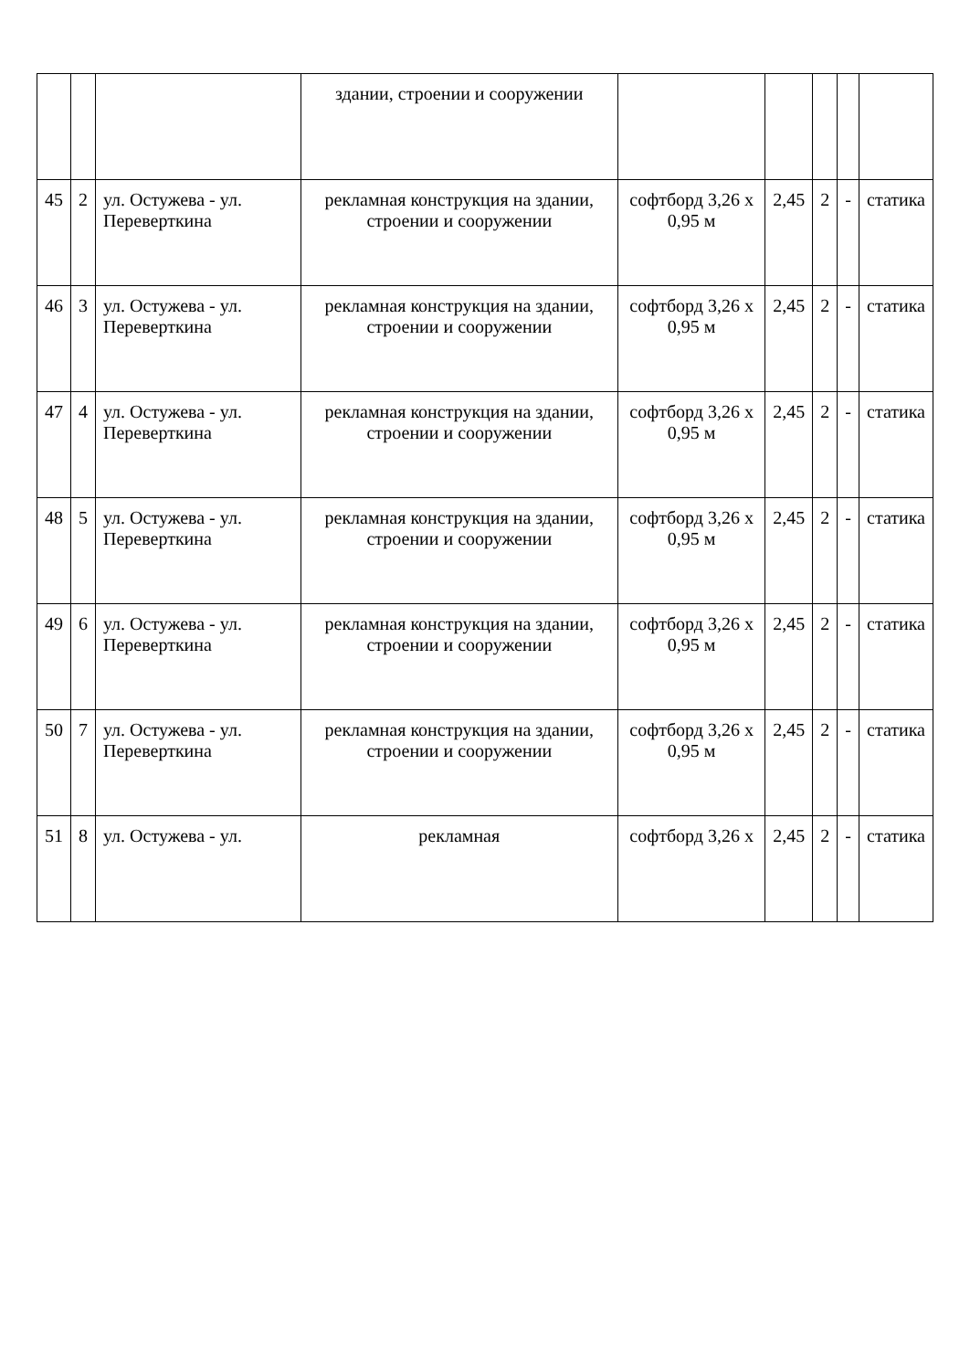| | | | здании, строении и сооружении | | | | | |
| 45 | 2 | ул. Остужева - ул. Переверткина | рекламная конструкция на здании, строении и сооружении | софтборд 3,26 х 0,95 м | 2,45 | 2 | - | статика |
| 46 | 3 | ул. Остужева - ул. Переверткина | рекламная конструкция на здании, строении и сооружении | софтборд 3,26 х 0,95 м | 2,45 | 2 | - | статика |
| 47 | 4 | ул. Остужева - ул. Переверткина | рекламная конструкция на здании, строении и сооружении | софтборд 3,26 х 0,95 м | 2,45 | 2 | - | статика |
| 48 | 5 | ул. Остужева - ул. Переверткина | рекламная конструкция на здании, строении и сооружении | софтборд 3,26 х 0,95 м | 2,45 | 2 | - | статика |
| 49 | 6 | ул. Остужева - ул. Переверткина | рекламная конструкция на здании, строении и сооружении | софтборд 3,26 х 0,95 м | 2,45 | 2 | - | статика |
| 50 | 7 | ул. Остужева - ул. Переверткина | рекламная конструкция на здании, строении и сооружении | софтборд 3,26 х 0,95 м | 2,45 | 2 | - | статика |
| 51 | 8 | ул. Остужева - ул. | рекламная | софтборд 3,26 х | 2,45 | 2 | - | статика |